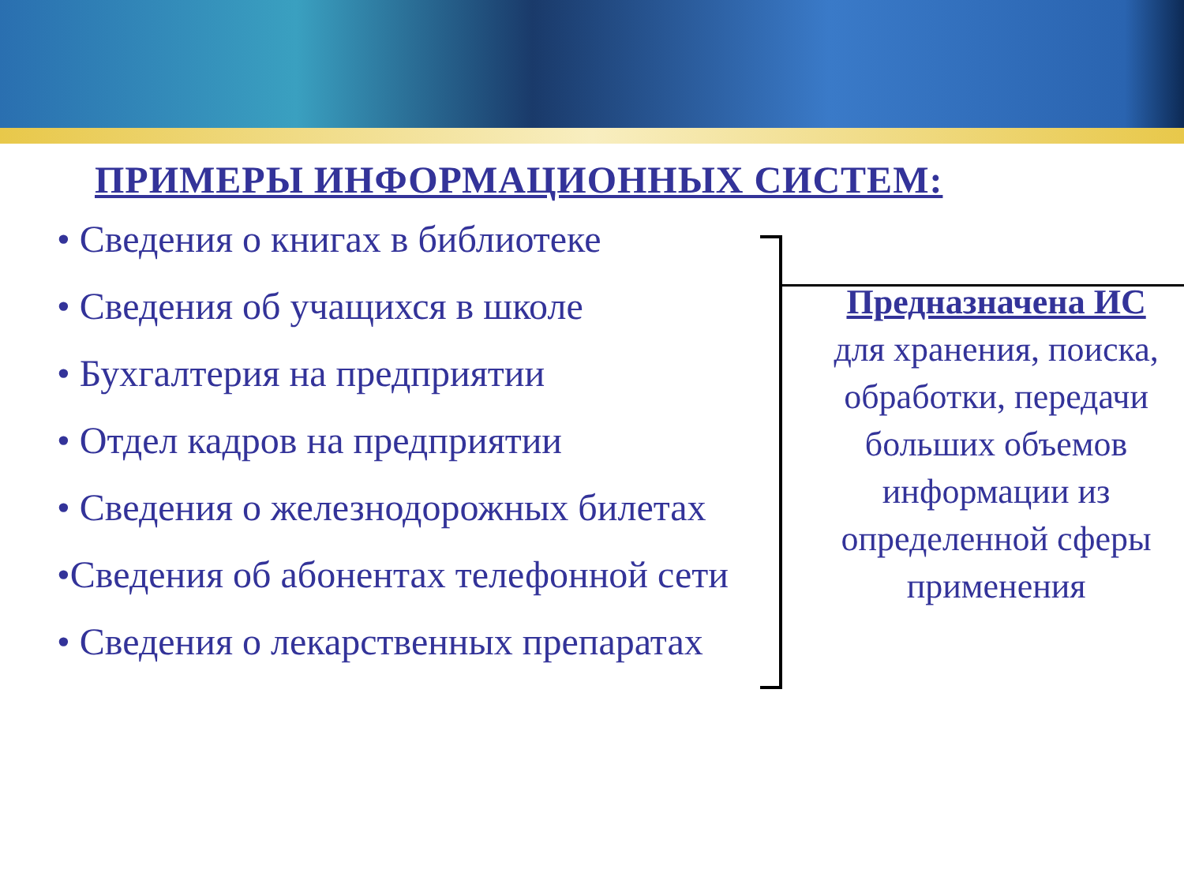ПРИМЕРЫ ИНФОРМАЦИОННЫХ СИСТЕМ:
• Сведения о книгах в библиотеке
• Сведения об учащихся в школе
• Бухгалтерия на предприятии
• Отдел кадров на предприятии
• Сведения о железнодорожных билетах
•Сведения об абонентах телефонной сети
• Сведения о лекарственных препаратах
Предназначена ИС
для хранения, поиска, обработки, передачи больших объемов информации из определенной сферы применения